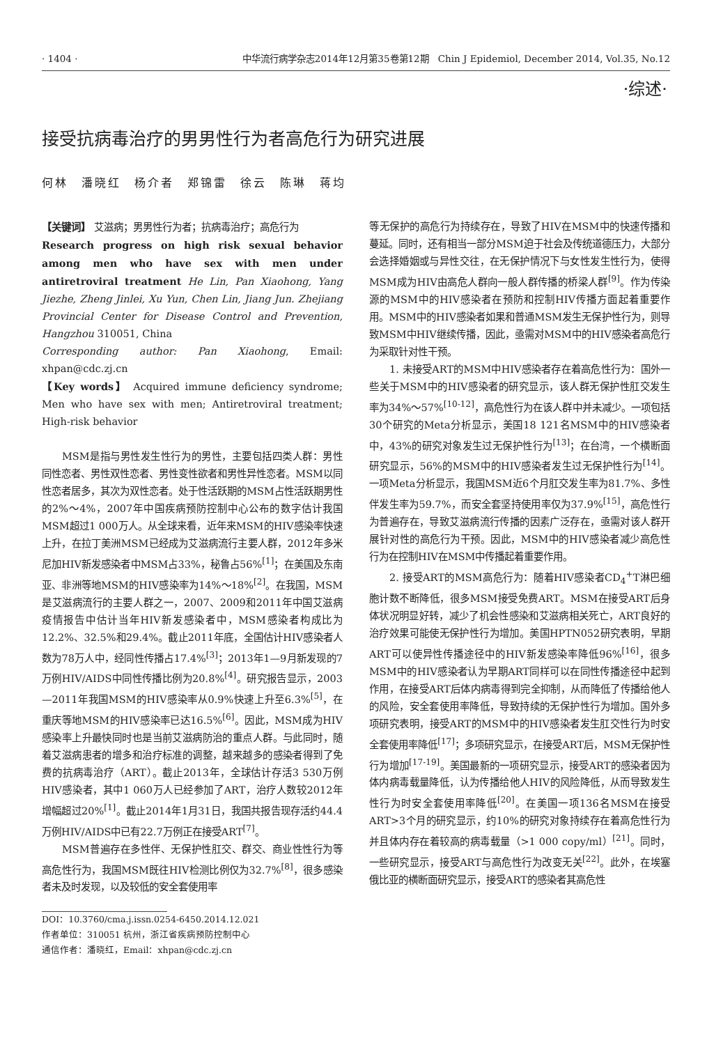· 1404 · 中华流行病学杂志2014年12月第35卷第12期　Chin J Epidemiol, December 2014, Vol.35, No.12
·综述·
接受抗病毒治疗的男男性行为者高危行为研究进展
何林　潘晓红　杨介者　郑锦雷　徐云　陈琳　蒋均
【关键词】 艾滋病；男男性行为者；抗病毒治疗；高危行为
Research progress on high risk sexual behavior among men who have sex with men under antiretroviral treatment He Lin, Pan Xiaohong, Yang Jiezhe, Zheng Jinlei, Xu Yun, Chen Lin, Jiang Jun. Zhejiang Provincial Center for Disease Control and Prevention, Hangzhou 310051, China
Corresponding author: Pan Xiaohong, Email: xhpan@cdc.zj.cn
【Key words】 Acquired immune deficiency syndrome; Men who have sex with men; Antiretroviral treatment; High-risk behavior
MSM是指与男性发生性行为的男性，主要包括四类人群：男性同性恋者、男性双性恋者、男性变性欲者和男性异性恋者。MSM以同性恋者居多，其次为双性恋者。处于性活跃期的MSM占性活跃期男性的2%～4%，2007年中国疾病预防控制中心公布的数字估计我国MSM超过1 000万人。从全球来看，近年来MSM的HIV感染率快速上升，在拉丁美洲MSM已经成为艾滋病流行主要人群，2012年多米尼加HIV新发感染者中MSM占33%，秘鲁占56%<sup>[1]</sup>；在美国及东南亚、非洲等地MSM的HIV感染率为14%～18%<sup>[2]</sup>。在我国，MSM是艾滋病流行的主要人群之一，2007、2009和2011年中国艾滋病疫情报告中估计当年HIV新发感染者中，MSM感染者构成比为12.2%、32.5%和29.4%。截止2011年底，全国估计HIV感染者人数为78万人中，经同性传播占17.4%<sup>[3]</sup>；2013年1—9月新发现的7万例HIV/AIDS中同性传播比例为20.8%<sup>[4]</sup>。研究报告显示，2003—2011年我国MSM的HIV感染率从0.9%快速上升至6.3%<sup>[5]</sup>，在重庆等地MSM的HIV感染率已达16.5%<sup>[6]</sup>。因此，MSM成为HIV感染率上升最快同时也是当前艾滋病防治的重点人群。与此同时，随着艾滋病患者的增多和治疗标准的调整，越来越多的感染者得到了免费的抗病毒治疗（ART）。截止2013年，全球估计存活3 530万例HIV感染者，其中1 060万人已经参加了ART，治疗人数较2012年增幅超过20%<sup>[1]</sup>。截止2014年1月31日，我国共报告现存活约44.4万例HIV/AIDS中已有22.7万例正在接受ART<sup>[7]</sup>。
MSM普遍存在多性伴、无保护性肛交、群交、商业性性行为等高危性行为，我国MSM既往HIV检测比例仅为32.7%<sup>[8]</sup>，很多感染者未及时发现，以及较低的安全套使用率
DOI：10.3760/cma.j.issn.0254-6450.2014.12.021
作者单位：310051 杭州，浙江省疾病预防控制中心
通信作者：潘晓红，Email：xhpan@cdc.zj.cn
等无保护的高危行为持续存在，导致了HIV在MSM中的快速传播和蔓延。同时，还有相当一部分MSM迫于社会及传统道德压力，大部分会选择婚姻或与异性交往，在无保护情况下与女性发生性行为，使得MSM成为HIV由高危人群向一般人群传播的桥梁人群<sup>[9]</sup>。作为传染源的MSM中的HIV感染者在预防和控制HIV传播方面起着重要作用。MSM中的HIV感染者如果和普通MSM发生无保护性行为，则导致MSM中HIV继续传播，因此，亟需对MSM中的HIV感染者高危行为采取针对性干预。
1. 未接受ART的MSM中HIV感染者存在着高危性行为：国外一些关于MSM中的HIV感染者的研究显示，该人群无保护性肛交发生率为34%～57%<sup>[10-12]</sup>，高危性行为在该人群中并未减少。一项包括30个研究的Meta分析显示，美国18 121名MSM中的HIV感染者中，43%的研究对象发生过无保护性行为<sup>[13]</sup>；在台湾，一个横断面研究显示，56%的MSM中的HIV感染者发生过无保护性行为<sup>[14]</sup>。一项Meta分析显示，我国MSM近6个月肛交发生率为81.7%、多性伴发生率为59.7%，而安全套坚持使用率仅为37.9%<sup>[15]</sup>，高危性行为普遍存在，导致艾滋病流行传播的因素广泛存在，亟需对该人群开展针对性的高危行为干预。因此，MSM中的HIV感染者减少高危性行为在控制HIV在MSM中传播起着重要作用。
2. 接受ART的MSM高危行为：随着HIV感染者CD<sub>4</sub><sup>+</sup>T淋巴细胞计数不断降低，很多MSM接受免费ART。MSM在接受ART后身体状况明显好转，减少了机会性感染和艾滋病相关死亡，ART良好的治疗效果可能使无保护性行为增加。美国HPTN052研究表明，早期ART可以使异性传播途径中的HIV新发感染率降低96%<sup>[16]</sup>，很多MSM中的HIV感染者认为早期ART同样可以在同性传播途径中起到作用，在接受ART后体内病毒得到完全抑制，从而降低了传播给他人的风险，安全套使用率降低，导致持续的无保护性行为增加。国外多项研究表明，接受ART的MSM中的HIV感染者发生肛交性行为时安全套使用率降低<sup>[17]</sup>；多项研究显示，在接受ART后，MSM无保护性行为增加<sup>[17-19]</sup>。美国最新的一项研究显示，接受ART的感染者因为体内病毒载量降低，认为传播给他人HIV的风险降低，从而导致发生性行为时安全套使用率降低<sup>[20]</sup>。在美国一项136名MSM在接受ART>3个月的研究显示，约10%的研究对象持续存在着高危性行为并且体内存在着较高的病毒载量（>1 000 copy/ml）<sup>[21]</sup>。同时，一些研究显示，接受ART与高危性行为改变无关<sup>[22]</sup>。此外，在埃塞俄比亚的横断面研究显示，接受ART的感染者其高危性